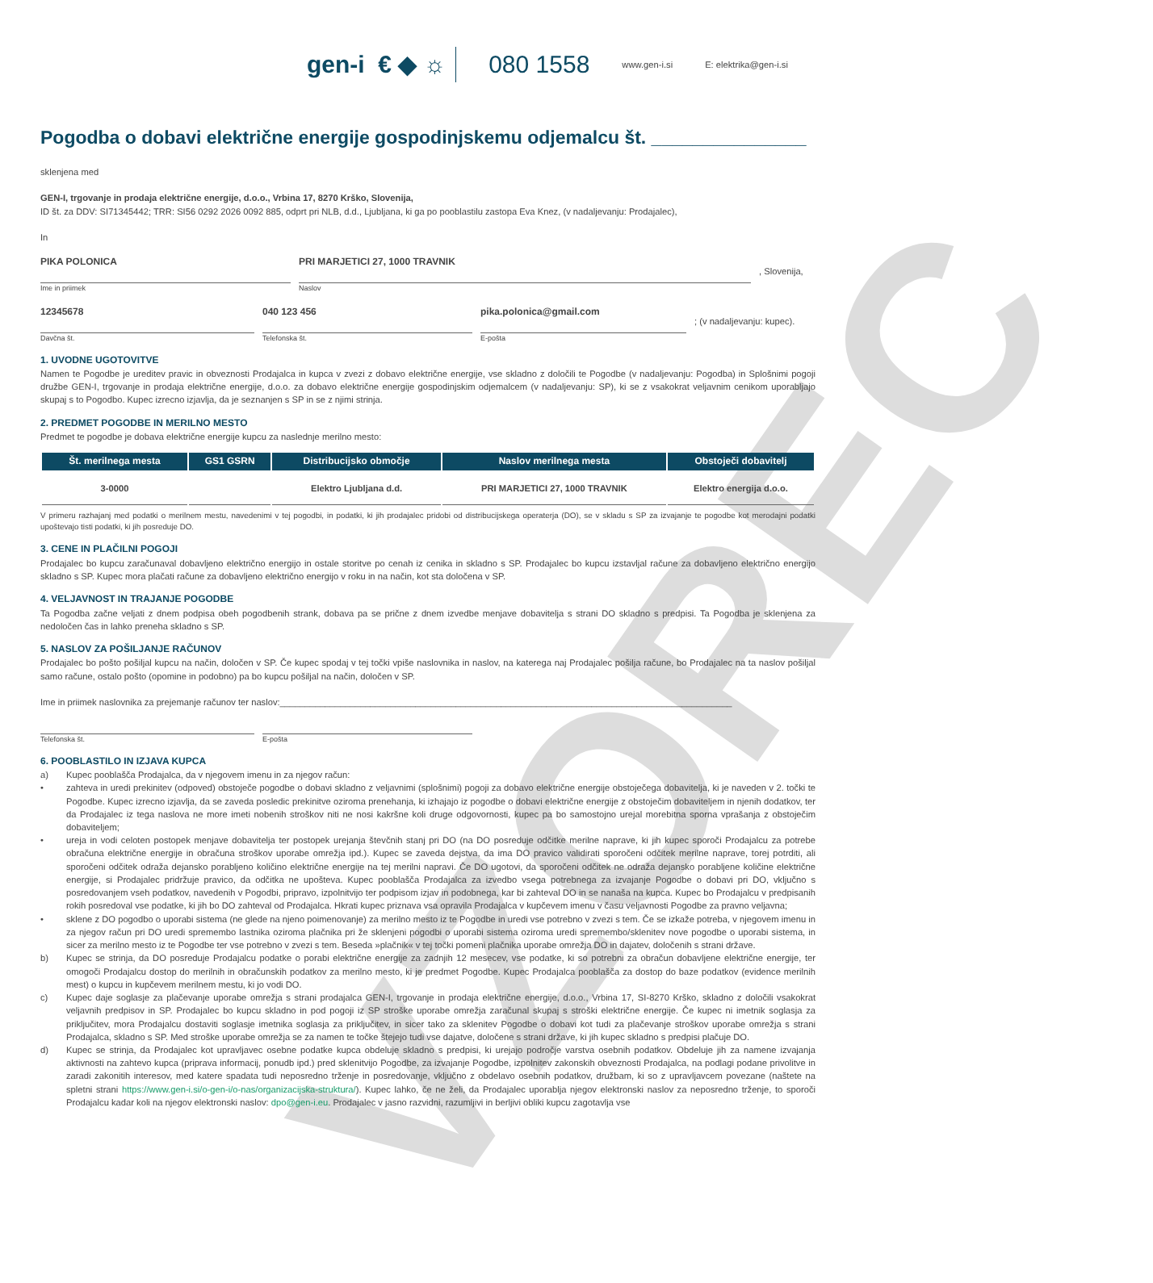VZOREC
gen-i € ◆ ☼ 080 1558 www.gen-i.si E: elektrika@gen-i.si
Pogodba o dobavi električne energije gospodinjskemu odjemalcu št. _______________
sklenjena med
GEN-I, trgovanje in prodaja električne energije, d.o.o., Vrbina 17, 8270 Krško, Slovenija,
ID št. za DDV: SI71345442; TRR: SI56 0292 2026 0092 885, odprt pri NLB, d.d., Ljubljana, ki ga po pooblastilu zastopa Eva Knez, (v nadaljevanju: Prodajalec),
In
PIKA POLONICA
Ime in priimek
PRI MARJETICI 27, 1000 TRAVNIK
Naslov
, Slovenija,
12345678
Davčna št.
040 123 456
Telefonska št.
pika.polonica@gmail.com
E-pošta
; (v nadaljevanju: kupec).
1. UVODNE UGOTOVITVE
Namen te Pogodbe je ureditev pravic in obveznosti Prodajalca in kupca v zvezi z dobavo električne energije, vse skladno z določili te Pogodbe (v nadaljevanju: Pogodba) in Splošnimi pogoji družbe GEN-I, trgovanje in prodaja električne energije, d.o.o. za dobavo električne energije gospodinjskim odjemalcem (v nadaljevanju: SP), ki se z vsakokrat veljavnim cenikom uporabljajo skupaj s to Pogodbo. Kupec izrecno izjavlja, da je seznanjen s SP in se z njimi strinja.
2. PREDMET POGODBE IN MERILNO MESTO
Predmet te pogodbe je dobava električne energije kupcu za naslednje merilno mesto:
| Št. merilnega mesta | GS1 GSRN | Distribucijsko območje | Naslov merilnega mesta | Obstoječi dobavitelj |
| --- | --- | --- | --- | --- |
| 3-0000 | | Elektro Ljubljana d.d. | PRI MARJETICI 27, 1000 TRAVNIK | Elektro energija d.o.o. |
V primeru razhajanj med podatki o merilnem mestu, navedenimi v tej pogodbi, in podatki, ki jih prodajalec pridobi od distribucijskega operaterja (DO), se v skladu s SP za izvajanje te pogodbe kot merodajni podatki upoštevajo tisti podatki, ki jih posreduje DO.
3. CENE IN PLAČILNI POGOJI
Prodajalec bo kupcu zaračunaval dobavljeno električno energijo in ostale storitve po cenah iz cenika in skladno s SP. Prodajalec bo kupcu izstavljal račune za dobavljeno električno energijo skladno s SP. Kupec mora plačati račune za dobavljeno električno energijo v roku in na način, kot sta določena v SP.
4. VELJAVNOST IN TRAJANJE POGODBE
Ta Pogodba začne veljati z dnem podpisa obeh pogodbenih strank, dobava pa se prične z dnem izvedbe menjave dobavitelja s strani DO skladno s predpisi. Ta Pogodba je sklenjena za nedoločen čas in lahko preneha skladno s SP.
5. NASLOV ZA POŠILJANJE RAČUNOV
Prodajalec bo pošto pošiljal kupcu na način, določen v SP. Če kupec spodaj v tej točki vpiše naslovnika in naslov, na katerega naj Prodajalec pošilja račune, bo Prodajalec na ta naslov pošiljal samo račune, ostalo pošto (opomine in podobno) pa bo kupcu pošiljal na način, določen v SP.
Ime in priimek naslovnika za prejemanje računov ter naslov:__________________________________________________________________________________________
Telefonska št. E-pošta
6. POOBLASTILO IN IZJAVA KUPCA
a)
Kupec pooblašča Prodajalca, da v njegovem imenu in za njegov račun:
• zahteva in uredi prekinitev (odpoved) obstoječe pogodbe o dobavi skladno z veljavnimi (splošnimi) pogoji za dobavo električne energije obstoječega dobavitelja, ki je naveden v 2. točki te Pogodbe. Kupec izrecno izjavlja, da se zaveda posledic prekinitve oziroma prenehanja, ki izhajajo iz pogodbe o dobavi električne energije z obstoječim dobaviteljem in njenih dodatkov, ter da Prodajalec iz tega naslova ne more imeti nobenih stroškov niti ne nosi kakršne koli druge odgovornosti, kupec pa bo samostojno urejal morebitna sporna vprašanja z obstoječim dobaviteljem;
• ureja in vodi celoten postopek menjave dobavitelja ter postopek urejanja števčnih stanj pri DO (na DO posreduje odčitke merilne naprave, ki jih kupec sporoči Prodajalcu za potrebe obračuna električne energije in obračuna stroškov uporabe omrežja ipd.). Kupec se zaveda dejstva, da ima DO pravico validirati sporočeni odčitek merilne naprave, torej potrditi, ali sporočeni odčitek odraža dejansko porabljeno količino električne energije na tej merilni napravi. Če DO ugotovi, da sporočeni odčitek ne odraža dejansko porabljene količine električne energije, si Prodajalec pridržuje pravico, da odčitka ne upošteva. Kupec pooblašča Prodajalca za izvedbo vsega potrebnega za izvajanje Pogodbe o dobavi pri DO, vključno s posredovanjem vseh podatkov, navedenih v Pogodbi, pripravo, izpolnitvijo ter podpisom izjav in podobnega, kar bi zahteval DO in se nanaša na kupca. Kupec bo Prodajalcu v predpisanih rokih posredoval vse podatke, ki jih bo DO zahteval od Prodajalca. Hkrati kupec priznava vsa opravila Prodajalca v kupčevem imenu v času veljavnosti Pogodbe za pravno veljavna;
• sklene z DO pogodbo o uporabi sistema (ne glede na njeno poimenovanje) za merilno mesto iz te Pogodbe in uredi vse potrebno v zvezi s tem. Če se izkaže potreba, v njegovem imenu in za njegov račun pri DO uredi spremembo lastnika oziroma plačnika pri že sklenjeni pogodbi o uporabi sistema oziroma uredi spremembo/sklenitev nove pogodbe o uporabi sistema, in sicer za merilno mesto iz te Pogodbe ter vse potrebno v zvezi s tem. Beseda »plačnik« v tej točki pomeni plačnika uporabe omrežja DO in dajatev, določenih s strani države.
b)
Kupec se strinja, da DO posreduje Prodajalcu podatke o porabi električne energije za zadnjih 12 mesecev, vse podatke, ki so potrebni za obračun dobavljene električne energije, ter omogoči Prodajalcu dostop do merilnih in obračunskih podatkov za merilno mesto, ki je predmet Pogodbe. Kupec Prodajalca pooblašča za dostop do baze podatkov (evidence merilnih mest) o kupcu in kupčevem merilnem mestu, ki jo vodi DO.
c)
Kupec daje soglasje za plačevanje uporabe omrežja s strani prodajalca GEN-I, trgovanje in prodaja električne energije, d.o.o., Vrbina 17, SI-8270 Krško, skladno z določili vsakokrat veljavnih predpisov in SP. Prodajalec bo kupcu skladno in pod pogoji iz SP stroške uporabe omrežja zaračunal skupaj s stroški električne energije. Če kupec ni imetnik soglasja za priključitev, mora Prodajalcu dostaviti soglasje imetnika soglasja za priključitev, in sicer tako za sklenitev Pogodbe o dobavi kot tudi za plačevanje stroškov uporabe omrežja s strani Prodajalca, skladno s SP. Med stroške uporabe omrežja se za namen te točke štejejo tudi vse dajatve, določene s strani države, ki jih kupec skladno s predpisi plačuje DO.
d)
Kupec se strinja, da Prodajalec kot upravljavec osebne podatke kupca obdeluje skladno s predpisi, ki urejajo področje varstva osebnih podatkov. Obdeluje jih za namene izvajanja aktivnosti na zahtevo kupca (priprava informacij, ponudb ipd.) pred sklenitvijo Pogodbe, za izvajanje Pogodbe, izpolnitev zakonskih obveznosti Prodajalca, na podlagi podane privolitve in zaradi zakonitih interesov, med katere spadata tudi neposredno trženje in posredovanje, vključno z obdelavo osebnih podatkov, družbam, ki so z upravljavcem povezane (naštete na spletni strani https://www.gen-i.si/o-gen-i/o-nas/organizacijska-struktura/). Kupec lahko, če ne želi, da Prodajalec uporablja njegov elektronski naslov za neposredno trženje, to sporoči Prodajalcu kadar koli na njegov elektronski naslov: dpo@gen-i.eu. Prodajalec v jasno razvidni, razumljivi in berljivi obliki kupcu zagotavlja vse